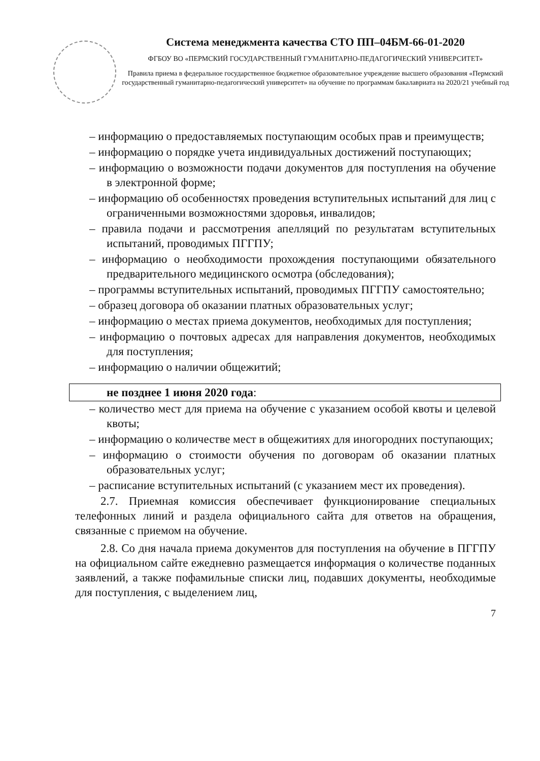Система менеджмента качества СТО ПП–04БМ-66-01-2020
ФГБОУ ВО «ПЕРМСКИЙ ГОСУДАРСТВЕННЫЙ ГУМАНИТАРНО-ПЕДАГОГИЧЕСКИЙ УНИВЕРСИТЕТ»
Правила приема в федеральное государственное бюджетное образовательное учреждение высшего образования «Пермский государственный гуманитарно-педагогический университет» на обучение по программам бакалавриата на 2020/21 учебный год
– информацию о предоставляемых поступающим особых прав и преимуществ;
– информацию о порядке учета индивидуальных достижений поступающих;
– информацию о возможности подачи документов для поступления на обучение в электронной форме;
– информацию об особенностях проведения вступительных испытаний для лиц с ограниченными возможностями здоровья, инвалидов;
– правила подачи и рассмотрения апелляций по результатам вступительных испытаний, проводимых ПГГПУ;
– информацию о необходимости прохождения поступающими обязательного предварительного медицинского осмотра (обследования);
– программы вступительных испытаний, проводимых ПГГПУ самостоятельно;
– образец договора об оказании платных образовательных услуг;
– информацию о местах приема документов, необходимых для поступления;
– информацию о почтовых адресах для направления документов, необходимых для поступления;
– информацию о наличии общежитий;
не позднее 1 июня 2020 года:
– количество мест для приема на обучение с указанием особой квоты и целевой квоты;
– информацию о количестве мест в общежитиях для иногородних поступающих;
– информацию о стоимости обучения по договорам об оказании платных образовательных услуг;
– расписание вступительных испытаний (с указанием мест их проведения).
2.7. Приемная комиссия обеспечивает функционирование специальных телефонных линий и раздела официального сайта для ответов на обращения, связанные с приемом на обучение.
2.8. Со дня начала приема документов для поступления на обучение в ПГГПУ на официальном сайте ежедневно размещается информация о количестве поданных заявлений, а также пофамильные списки лиц, подавших документы, необходимые для поступления, с выделением лиц,
7